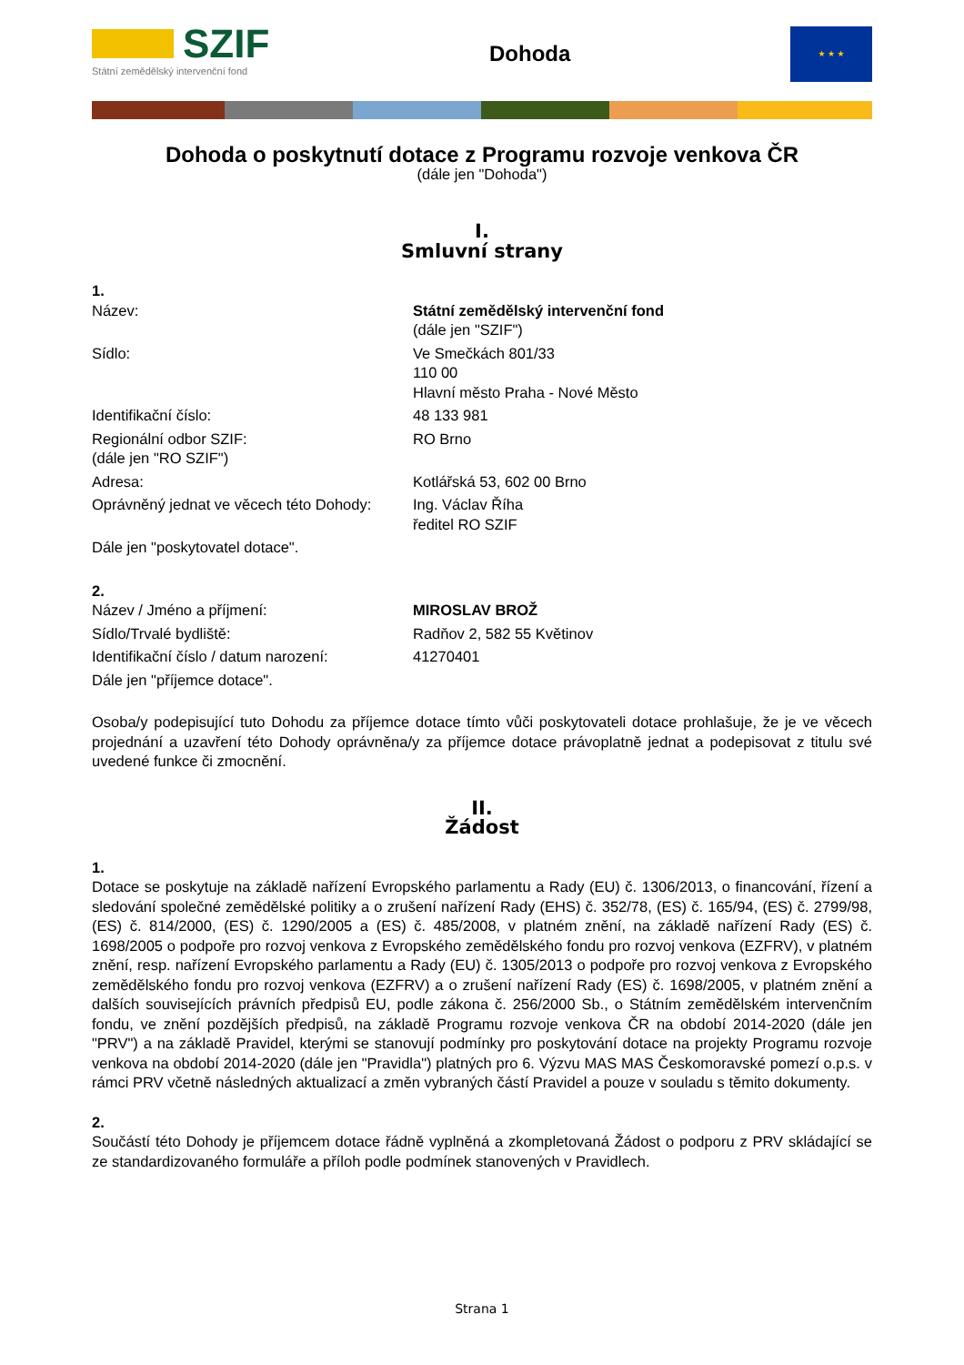SZIF
Státní zemědělský intervenční fond
Dohoda
★ ★ ★
Dohoda o poskytnutí dotace z Programu rozvoje venkova ČR
(dále jen "Dohoda")
I.
Smluvní strany
1.
Název: Státní zemědělský intervenční fond
(dále jen "SZIF")
Sídlo: Ve Smečkách 801/33
110 00
Hlavní město Praha - Nové Město
Identifikační číslo: 48 133 981
Regionální odbor SZIF:
(dále jen "RO SZIF")
RO Brno
Adresa: Kotlářská 53, 602 00 Brno
Oprávněný jednat ve věcech této Dohody:
Ing. Václav Říha
ředitel RO SZIF
Dále jen "poskytovatel dotace".
2.
Název / Jméno a příjmení: MIROSLAV BROŽ
Sídlo/Trvalé bydliště: Radňov 2, 582 55 Květinov
Identifikační číslo / datum narození:
41270401
Dále jen "příjemce dotace".
Osoba/y podepisující tuto Dohodu za příjemce dotace tímto vůči poskytovateli dotace prohlašuje, že je ve věcech projednání a uzavření této Dohody oprávněna/y za příjemce dotace právoplatně jednat a podepisovat z titulu své uvedené funkce či zmocnění.
II.
Žádost
1.
Dotace se poskytuje na základě nařízení Evropského parlamentu a Rady (EU) č. 1306/2013, o financování, řízení a sledování společné zemědělské politiky a o zrušení nařízení Rady (EHS) č. 352/78, (ES) č. 165/94, (ES) č. 2799/98, (ES) č. 814/2000, (ES) č. 1290/2005 a (ES) č. 485/2008, v platném znění, na základě nařízení Rady (ES) č. 1698/2005 o podpoře pro rozvoj venkova z Evropského zemědělského fondu pro rozvoj venkova (EZFRV), v platném znění, resp. nařízení Evropského parlamentu a Rady (EU) č. 1305/2013 o podpoře pro rozvoj venkova z Evropského zemědělského fondu pro rozvoj venkova (EZFRV) a o zrušení nařízení Rady (ES) č. 1698/2005, v platném znění a dalších souvisejících právních předpisů EU, podle zákona č. 256/2000 Sb., o Státním zemědělském intervenčním fondu, ve znění pozdějších předpisů, na základě Programu rozvoje venkova ČR na období 2014-2020 (dále jen "PRV") a na základě Pravidel, kterými se stanovují podmínky pro poskytování dotace na projekty Programu rozvoje venkova na období 2014-2020 (dále jen "Pravidla") platných pro 6. Výzvu MAS MAS Českomoravské pomezí o.p.s. v rámci PRV včetně následných aktualizací a změn vybraných částí Pravidel a pouze v souladu s těmito dokumenty.
2.
Součástí této Dohody je příjemcem dotace řádně vyplněná a zkompletovaná Žádost o podporu z PRV skládající se ze standardizovaného formuláře a příloh podle podmínek stanovených v Pravidlech.
Strana 1